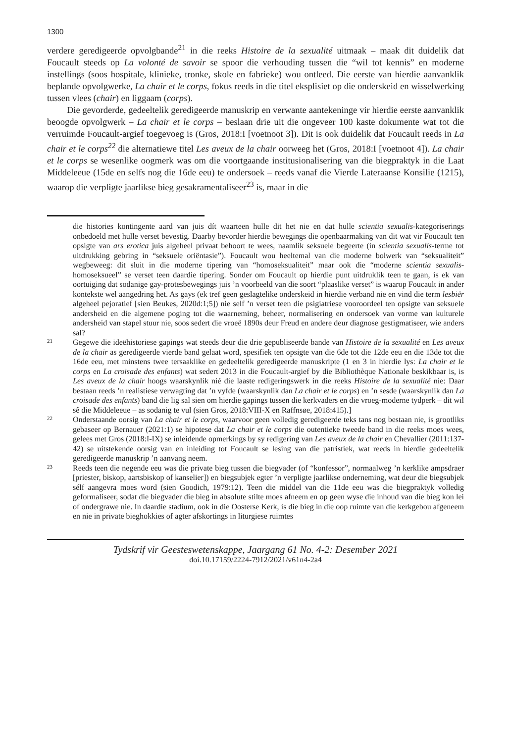1300
verdere geredigeerde opvolgbande<sup>21</sup> in die reeks Histoire de la sexualité uitmaak – maak dit duidelik dat Foucault steeds op La volonté de savoir se spoor die verhouding tussen die “wil tot kennis” en moderne instellings (soos hospitale, klinieke, tronke, skole en fabrieke) wou ontleed. Die eerste van hierdie aanvanklik beplande opvolgwerke, La chair et le corps, fokus reeds in die titel eksplisiet op die onderskeid en wisselwerking tussen vlees (chair) en liggaam (corps).
Die gevorderde, gedeeltelik geredigeerde manuskrip en verwante aantekeninge vir hierdie eerste aanvanklik beoogde opvolgwerk – La chair et le corps – beslaan drie uit die ongeveer 100 kaste dokumente wat tot die verruimde Foucault-argief toegevoeg is (Gros, 2018:I [voetnoot 3]). Dit is ook duidelik dat Foucault reeds in La chair et le corps<sup>22</sup> die alternatiewe titel Les aveux de la chair oorweeg het (Gros, 2018:I [voetnoot 4]). La chair et le corps se wesenlike oogmerk was om die voortgaande institusionalisering van die biegpraktyk in die Laat Middeleeue (15de en selfs nog die 16de eeu) te ondersoek – reeds vanaf die Vierde Lateraanse Konsilie (1215), waarop die verpligte jaarlikse bieg gesakramentaliseer<sup>23</sup> is, maar in die
die histories kontingente aard van juis dít waarteen hulle dit het nie en dat hulle scientia sexualis-kategoriserings onbedoeld met hulle verset bevestig. Daarby bevorder hierdie bewegings die openbaarmaking van dit wat vir Foucault ten opsigte van ars erotica juis algeheel privaat behoort te wees, naamlik seksuele begeerte (in scientia sexualis-terme tot uitdrukking gebring in “seksuele oriëntasie”). Foucault wou heeltemal van die moderne bolwerk van “seksualiteit” wegbeweeg: dit sluit in die moderne tipering van “homoseksualiteit” maar ook die “moderne scientia sexualis-homoseksueel” se verset teen daardie tipering. Sonder om Foucault op hierdie punt uitdruklik teen te gaan, is ek van oortuiging dat sodanige gay-protesbewegings juis ’n voorbeeld van die soort “plaaslike verset” is waarop Foucault in ander kontekste wel aangedring het. As gays (ek tref geen geslagtelike onderskeid in hierdie verband nie en vind die term lesbiër algeheel pejoratief [sien Beukes, 2020d:1;5]) nie self ’n verset teen die psigiatriese vooroordeel ten opsigte van seksuele andersheid en die algemene poging tot die waarneming, beheer, normalisering en ondersoek van vorme van kulturele andersheid van stapel stuur nie, soos sedert die vroeë 1890s deur Freud en andere deur diagnose gestigmatiseer, wie anders sal?
21 Gegewe die ideëhistoriese gapings wat steeds deur die drie gepubliseerde bande van Histoire de la sexualité en Les aveux de la chair as geredigeerde vierde band gelaat word, spesifiek ten opsigte van die 6de tot die 12de eeu en die 13de tot die 16de eeu, met minstens twee tersaaklike en gedeeltelik geredigeerde manuskripte (1 en 3 in hierdie lys: La chair et le corps en La croisade des enfants) wat sedert 2013 in die Foucault-argief by die Bibliothèque Nationale beskikbaar is, is Les aveux de la chair hoogs waarskynlik nié die laaste redigeringswerk in die reeks Histoire de la sexualité nie: Daar bestaan reeds ’n realistiese verwagting dat ’n vyfde (waarskynlik dan La chair et le corps) en ’n sesde (waarskynlik dan La croisade des enfants) band die lig sal sien om hierdie gapings tussen die kerkvaders en die vroeg-moderne tydperk – dit wil sê die Middeleeue – as sodanig te vul (sien Gros, 2018:VIII-X en Raffnsøe, 2018:415).]
22 Onderstaande oorsig van La chair et le corps, waarvoor geen volledig geredigeerde teks tans nog bestaan nie, is grootliks gebaseer op Bernauer (2021:1) se hipotese dat La chair et le corps die outentieke tweede band in die reeks moes wees, gelees met Gros (2018:I-IX) se inleidende opmerkings by sy redigering van Les aveux de la chair en Chevallier (2011:137-42) se uitstekende oorsig van en inleiding tot Foucault se lesing van die patristiek, wat reeds in hierdie gedeeltelik geredigeerde manuskrip ’n aanvang neem.
23 Reeds teen die negende eeu was die private bieg tussen die biegvader (of “konfessor”, normaalweg ’n kerklike ampsdraer [priester, biskop, aartsbiskop of kanselier]) en biegsubjek egter ’n verpligte jaarlikse onderneming, wat deur die biegsubjek sélf aangevra moes word (sien Goodich, 1979:12). Teen die middel van die 11de eeu was die biegpraktyk volledig geformaliseer, sodat die biegvader die bieg in absolute stilte moes afneem en op geen wyse die inhoud van die bieg kon lei of ondergrawe nie. In daardie stadium, ook in die Oosterse Kerk, is die bieg in die oop ruimte van die kerkgebou afgeneem en nie in private bieghokkies of agter afskortings in liturgiese ruimtes
Tydskrif vir Geesteswetenskappe, Jaargang 61 No. 4-2: Desember 2021
doi.10.17159/2224-7912/2021/v61n4-2a4